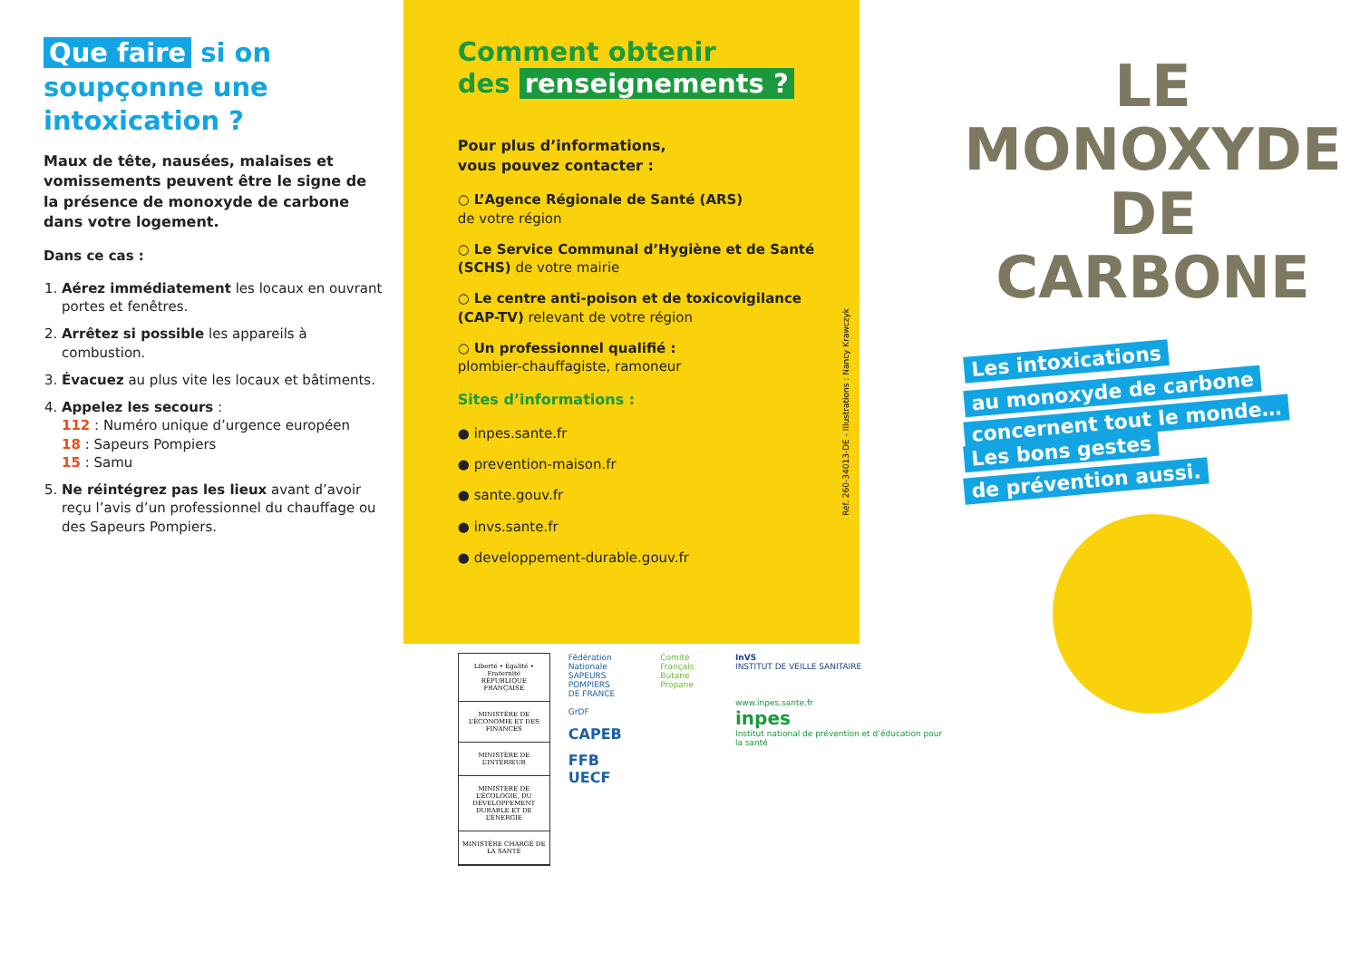Que faire si on soupçonne une intoxication ?
Maux de tête, nausées, malaises et vomissements peuvent être le signe de la présence de monoxyde de carbone dans votre logement.
Dans ce cas :
1. Aérez immédiatement les locaux en ouvrant portes et fenêtres.
2. Arrêtez si possible les appareils à combustion.
3. Évacuez au plus vite les locaux et bâtiments.
4. Appelez les secours :
112 : Numéro unique d’urgence européen
18 : Sapeurs Pompiers
15 : Samu
5. Ne réintégrez pas les lieux avant d’avoir reçu l’avis d’un professionnel du chauffage ou des Sapeurs Pompiers.
Comment obtenir
des renseignements ?
Pour plus d’informations,
vous pouvez contacter :
○ L’Agence Régionale de Santé (ARS)
de votre région
○ Le Service Communal d’Hygiène et de Santé (SCHS) de votre mairie
○ Le centre anti-poison et de toxicovigilance (CAP-TV) relevant de votre région
○ Un professionnel qualifié :
plombier-chauffagiste, ramoneur
Sites d’informations :
● inpes.sante.fr
● prevention-maison.fr
● sante.gouv.fr
● invs.sante.fr
● developpement-durable.gouv.fr
Réf. 260-34013-DE - Illustrations : Nancy Krawczyk
Liberté • Égalité • Fraternité
RÉPUBLIQUE FRANÇAISE
MINISTÈRE DE L’ÉCONOMIE ET DES FINANCES
MINISTÈRE DE L’INTÉRIEUR
MINISTÈRE DE L’ÉCOLOGIE, DU DÉVELOPPEMENT DURABLE ET DE L’ÉNERGIE
MINISTÈRE CHARGÉ DE LA SANTÉ
Fédération Nationale
SAPEURS POMPIERS
DE FRANCE
GrDF
CAPEB
FFB UECF
Comité Français
Butane Propane
InVS
INSTITUT DE VEILLE SANITAIRE
www.inpes.sante.fr
inpes
Institut national de prévention et d’éducation pour la santé
LE MONOXYDE
DE CARBONE
Les intoxications
au monoxyde de carbone
concernent tout le monde…
Les bons gestes
de prévention aussi.